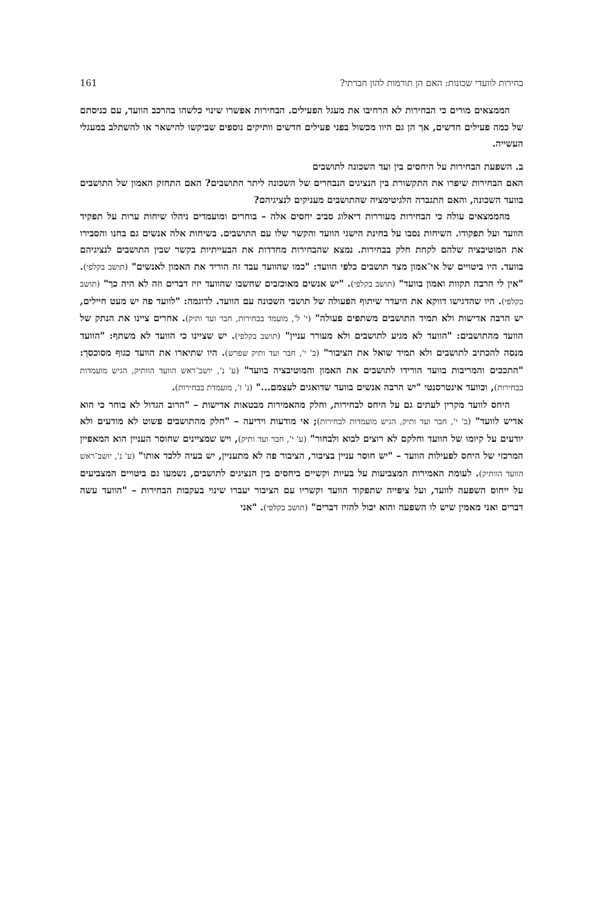בחירות לוועדי שכונות: האם הן תורמות להון חברתי? 161
הממצאים מורים כי הבחירות לא הרחיבו את מעגל הפעילים. הבחירות אפשרו שינוי כלשהו בהרכב הוועד, עם כניסתם של כמה פעילים חדשים, אך הן גם היוו מכשול בפני פעילים חדשים וותיקים נוספים שביקשו להישאר או להשתלב במעגלי העשייה.
ב. השפעת הבחירות על היחסים בין ועד השכונה לתושבים
האם הבחירות שיפרו את התקשורת בין הנציגים הנבחרים של השכונה ליתר התושבים? האם התחזק האמון של התושבים בוועד השכונה, והאם התגברה הלגיטימציה שהתושבים מעניקים לנציגיהם?
מהממצאים עולה כי הבחירות מעוררות דיאלוג סביב יחסים אלה – בוחרים ומועמדים ניהלו שיחות ערות על תפקיד הוועד ועל תפקודו. השיחות נסבו על בחינת הישגי הוועד והקשר שלו עם התושבים. בשיחות אלה אנשים גם בחנו והסבירו את המוטיבציה שלהם לקחת חלק בבחירות. נמצא שהבחירות מחדדות את הבעייתיות בקשר שבין התושבים לנציגיהם בוועד. היו ביטויים של אי־אמון מצד תושבים כלפי הוועד: "כמו שהוועד עבד זה הוריד את האמון לאנשים" (תושב בקלפי). "אין לי הרבה תקוות ואמון בוועד" (תושב בקלפי). "יש אנשים מאוכזבים שחשבו שהוועד יזיז דברים וזה לא היה כך" (תושב בקלפי). היו שהדגישו דווקא את היעדר שיתוף הפעולה של תושבי השכונה עם הוועד. לדוגמה: "לוועד פה יש מעט חיילים, יש הרבה אדישות ולא תמיד התושבים משתפים פעולה" (י' ל', מועמד בבחירות, חבר ועד ותיק). אחרים ציינו את הנתק של הוועד מהתושבים: "הוועד לא מגיע לתושבים ולא מעורר עניין" (תושב בקלפי). יש שציינו כי הוועד לא משתף: "הוועד מנסה להכתיב לתושבים ולא תמיד שואל את הציבור" (ב' י', חבר ועד ותיק שפרש). היו שתיארו את הוועד כגוף מסוכסך: "התככים והמריבות בוועד הורידו לתושבים את האמון והמוטיבציה בוועד" (ע' נ', יושב־ראש הוועד הוותיק, הגיש מועמדות בבחירות), וכוועד אינטרסנטי "יש הרבה אנשים בוועד שדואגים לעצמם..." (נ' ז', מועמדת בבחירות).
היחס לוועד מקרין לעתים גם על היחס לבחירות, וחלק מהאמירות מבטאות אדישות – "הרוב הגדול לא בוחר כי הוא אדיש לוועד" (ב' י', חבר ועד ותיק, הגיש מועמדות לבחירות); אי מודעות וידיעה – "חלק מהתושבים פשוט לא מודעים ולא יודעים על קיומו של הוועד וחלקם לא רוצים לבוא ולבחור" (ע' י', חבר ועד ותיק), ויש שמציינים שחוסר העניין הוא המאפיין המרכזי של היחס לפעילות הוועד – "יש חוסר עניין בציבור, הציבור פה לא מתעניין, יש בעיה ללכד אותו" (ע' נ', יושב־ראש הוועד הוותיק). לעומת האמירות המצביעות על בעיות וקשיים ביחסים בין הנציגים לתושבים, נשמעו גם ביטויים המצביעים על ייחוס השפעה לוועד, ועל ציפייה שתפקוד הוועד וקשריו עם הציבור יעברו שינוי בעקבות הבחירות – "הוועד עשה דברים ואני מאמין שיש לו השפעה והוא יכול להזיז דברים" (תושב בקלפי). "אני